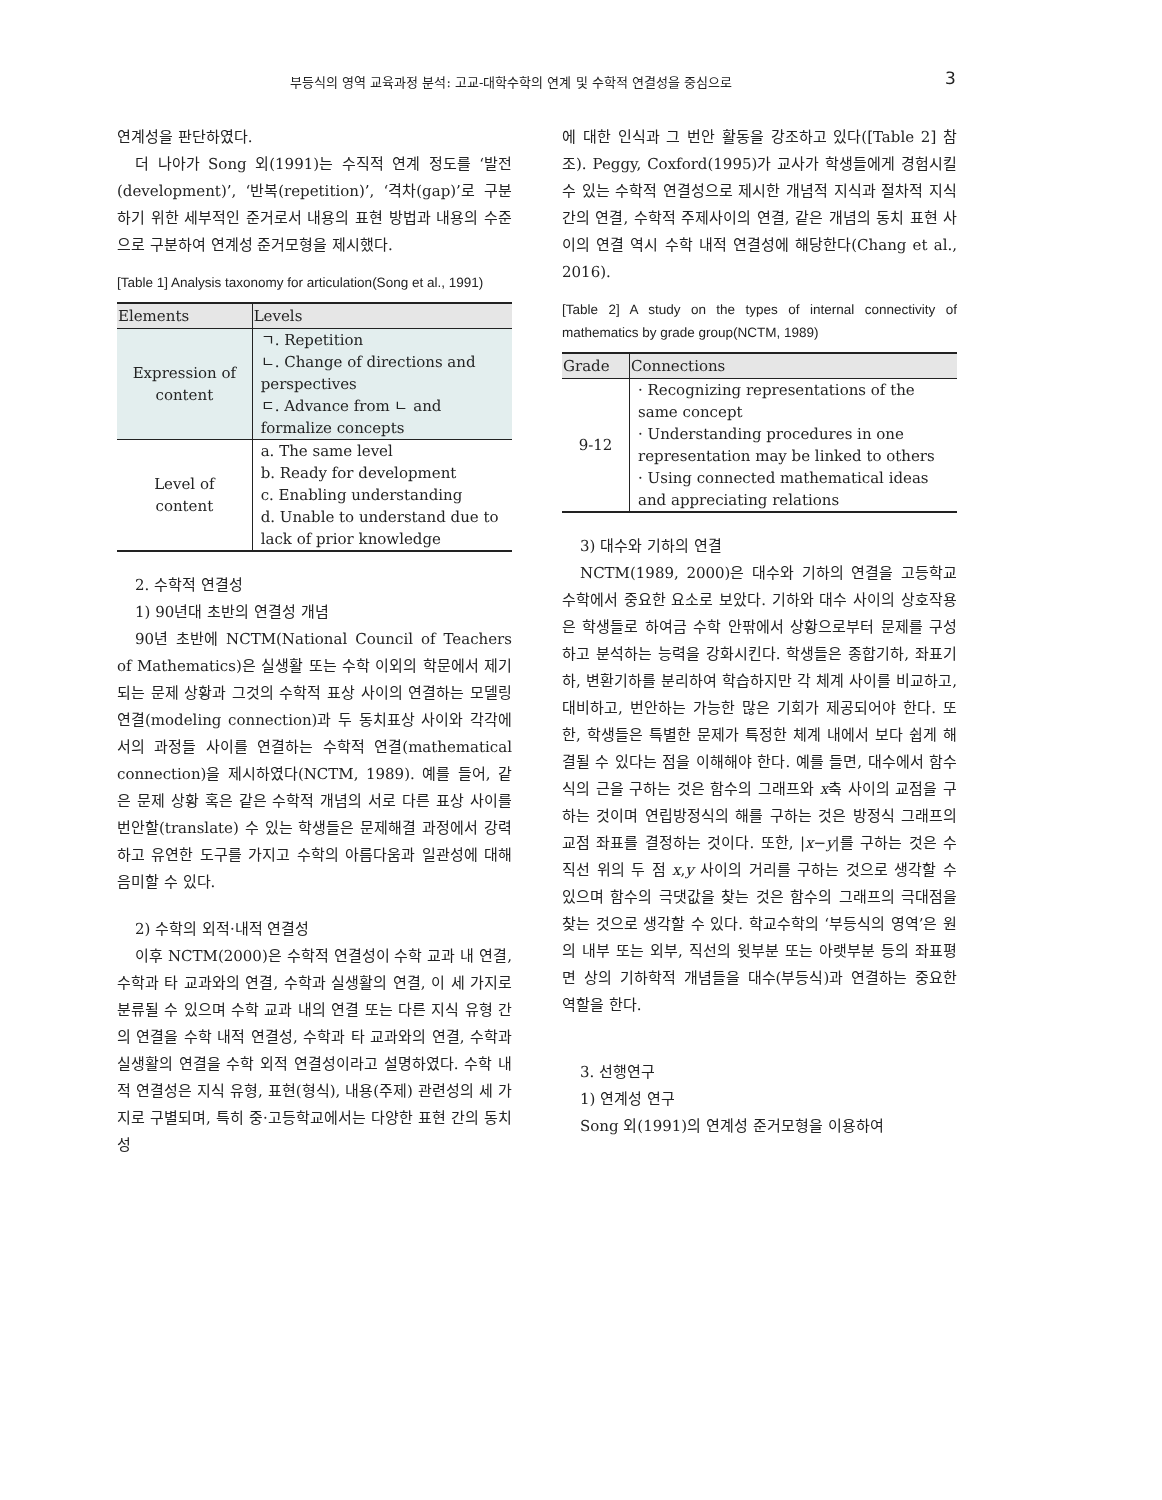부등식의 영역 교육과정 분석: 고교-대학수학의 연계 및 수학적 연결성을 중심으로 3
연계성을 판단하였다.
더 나아가 Song 외(1991)는 수직적 연계 정도를 ‘발전(development)’, ‘반복(repetition)’, ‘격차(gap)’로 구분하기 위한 세부적인 준거로서 내용의 표현 방법과 내용의 수준으로 구분하여 연계성 준거모형을 제시했다.
[Table 1] Analysis taxonomy for articulation(Song et al., 1991)
| Elements | Levels |
| --- | --- |
| Expression of content | ㄱ. Repetition ㄴ. Change of directions and perspectives ㄷ. Advance from ㄴ and formalize concepts |
| Level of content | a. The same level b. Ready for development c. Enabling understanding d. Unable to understand due to lack of prior knowledge |
2. 수학적 연결성
1) 90년대 초반의 연결성 개념
90년 초반에 NCTM(National Council of Teachers of Mathematics)은 실생활 또는 수학 이외의 학문에서 제기되는 문제 상황과 그것의 수학적 표상 사이의 연결하는 모델링 연결(modeling connection)과 두 동치표상 사이와 각각에서의 과정들 사이를 연결하는 수학적 연결(mathematical connection)을 제시하였다(NCTM, 1989). 예를 들어, 같은 문제 상황 혹은 같은 수학적 개념의 서로 다른 표상 사이를 번안할(translate) 수 있는 학생들은 문제해결 과정에서 강력하고 유연한 도구를 가지고 수학의 아름다움과 일관성에 대해 음미할 수 있다.
2) 수학의 외적·내적 연결성
이후 NCTM(2000)은 수학적 연결성이 수학 교과 내 연결, 수학과 타 교과와의 연결, 수학과 실생활의 연결, 이 세 가지로 분류될 수 있으며 수학 교과 내의 연결 또는 다른 지식 유형 간의 연결을 수학 내적 연결성, 수학과 타 교과와의 연결, 수학과 실생활의 연결을 수학 외적 연결성이라고 설명하였다. 수학 내적 연결성은 지식 유형, 표현(형식), 내용(주제) 관련성의 세 가지로 구별되며, 특히 중·고등학교에서는 다양한 표현 간의 동치성
에 대한 인식과 그 번안 활동을 강조하고 있다([Table 2] 참조). Peggy, Coxford(1995)가 교사가 학생들에게 경험시킬 수 있는 수학적 연결성으로 제시한 개념적 지식과 절차적 지식 간의 연결, 수학적 주제사이의 연결, 같은 개념의 동치 표현 사이의 연결 역시 수학 내적 연결성에 해당한다(Chang et al., 2016).
[Table 2] A study on the types of internal connectivity of mathematics by grade group(NCTM, 1989)
| Grade | Connections |
| --- | --- |
| 9-12 | · Recognizing representations of the same concept · Understanding procedures in one representation may be linked to others · Using connected mathematical ideas and appreciating relations |
3) 대수와 기하의 연결
NCTM(1989, 2000)은 대수와 기하의 연결을 고등학교 수학에서 중요한 요소로 보았다. 기하와 대수 사이의 상호작용은 학생들로 하여금 수학 안팎에서 상황으로부터 문제를 구성하고 분석하는 능력을 강화시킨다. 학생들은 종합기하, 좌표기하, 변환기하를 분리하여 학습하지만 각 체계 사이를 비교하고, 대비하고, 번안하는 가능한 많은 기회가 제공되어야 한다. 또한, 학생들은 특별한 문제가 특정한 체계 내에서 보다 쉽게 해결될 수 있다는 점을 이해해야 한다. 예를 들면, 대수에서 함수식의 근을 구하는 것은 함수의 그래프와 x축 사이의 교점을 구하는 것이며 연립방정식의 해를 구하는 것은 방정식 그래프의 교점 좌표를 결정하는 것이다. 또한, |x−y|를 구하는 것은 수직선 위의 두 점 x,y 사이의 거리를 구하는 것으로 생각할 수 있으며 함수의 극댓값을 찾는 것은 함수의 그래프의 극대점을 찾는 것으로 생각할 수 있다. 학교수학의 ‘부등식의 영역’은 원의 내부 또는 외부, 직선의 윗부분 또는 아랫부분 등의 좌표평면 상의 기하학적 개념들을 대수(부등식)과 연결하는 중요한 역할을 한다.
3. 선행연구
1) 연계성 연구
Song 외(1991)의 연계성 준거모형을 이용하여